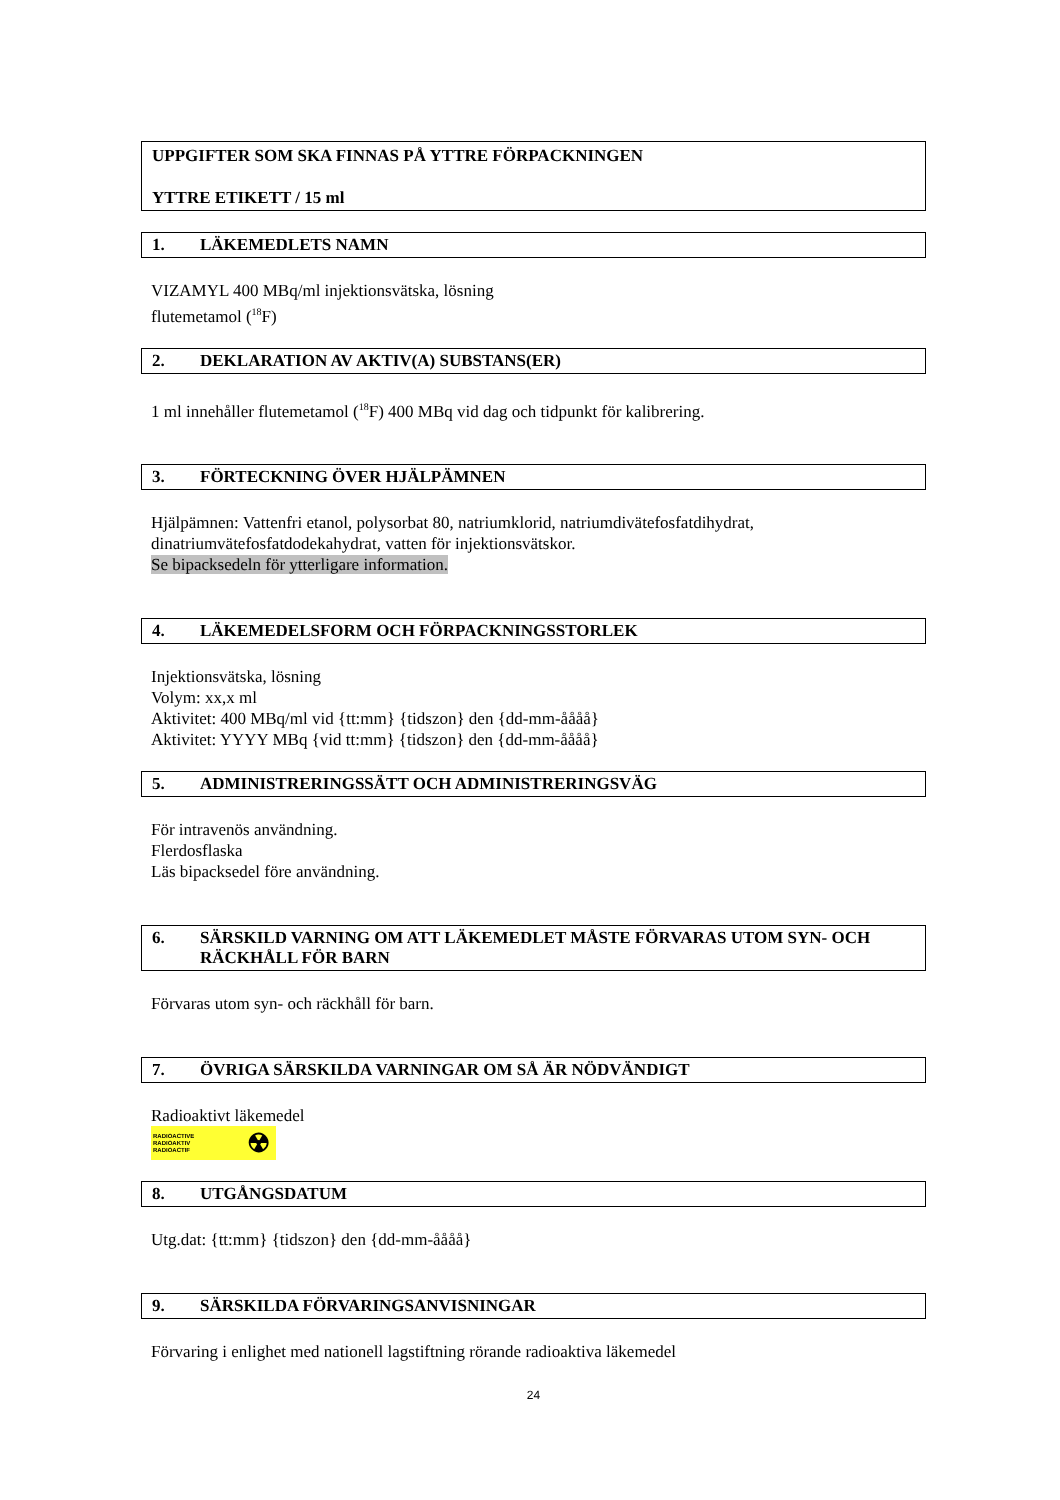UPPGIFTER SOM SKA FINNAS PÅ YTTRE FÖRPACKNINGEN
YTTRE ETIKETT / 15 ml
1. LÄKEMEDLETS NAMN
VIZAMYL 400 MBq/ml injektionsvätska, lösning
flutemetamol (<sup>18</sup>F)
2. DEKLARATION AV AKTIV(A) SUBSTANS(ER)
1 ml innehåller flutemetamol (<sup>18</sup>F) 400 MBq vid dag och tidpunkt för kalibrering.
3. FÖRTECKNING ÖVER HJÄLPÄMNEN
Hjälpämnen: Vattenfri etanol, polysorbat 80, natriumklorid, natriumdivätefosfatdihydrat,
dinatriumvätefosfatdodekahydrat, vatten för injektionsvätskor.
Se bipacksedeln för ytterligare information.
4. LÄKEMEDELSFORM OCH FÖRPACKNINGSSTORLEK
Injektionsvätska, lösning
Volym: xx,x ml
Aktivitet: 400 MBq/ml vid {tt:mm} {tidszon} den {dd-mm-åååå}
Aktivitet: YYYY MBq {vid tt:mm} {tidszon} den {dd-mm-åååå}
5. ADMINISTRERINGSSÄTT OCH ADMINISTRERINGSVÄG
För intravenös användning.
Flerdosflaska
Läs bipacksedel före användning.
6. SÄRSKILD VARNING OM ATT LÄKEMEDLET MÅSTE FÖRVARAS UTOM SYN- OCH RÄCKHÅLL FÖR BARN
Förvaras utom syn- och räckhåll för barn.
7. ÖVRIGA SÄRSKILDA VARNINGAR OM SÅ ÄR NÖDVÄNDIGT
Radioaktivt läkemedel
RADIOACTIVE
RADIOAKTIV
RADIOACTIF ☢
8. UTGÅNGSDATUM
Utg.dat: {tt:mm} {tidszon} den {dd-mm-åååå}
9. SÄRSKILDA FÖRVARINGSANVISNINGAR
Förvaring i enlighet med nationell lagstiftning rörande radioaktiva läkemedel
24